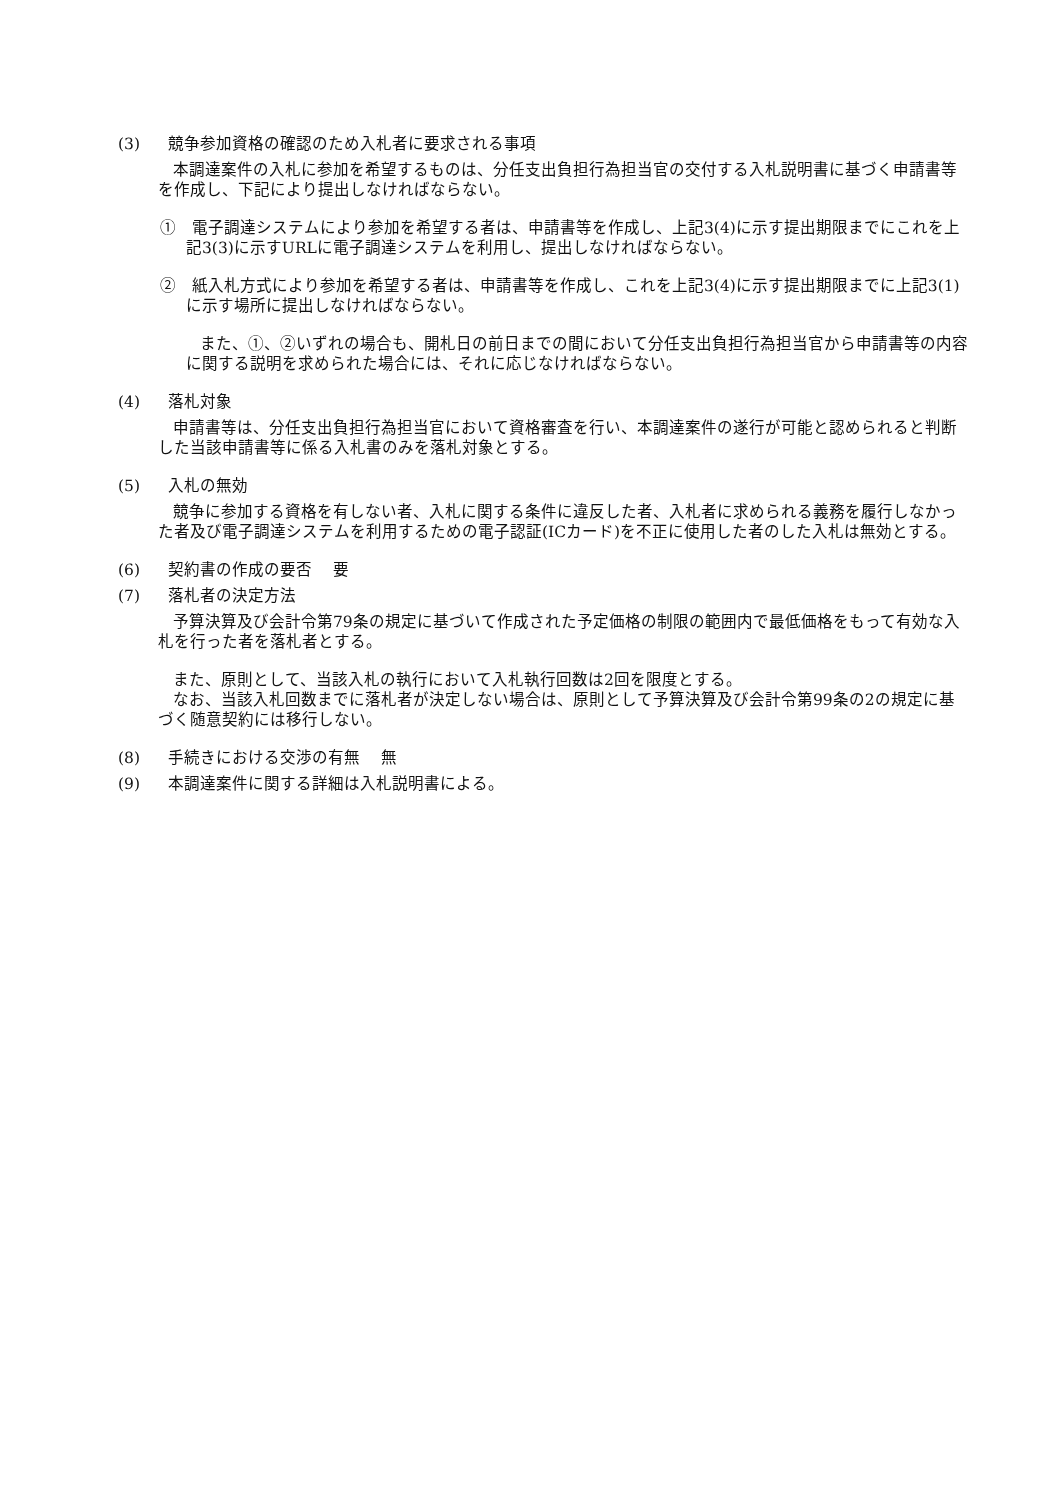(3) 競争参加資格の確認のため入札者に要求される事項
本調達案件の入札に参加を希望するものは、分任支出負担行為担当官の交付する入札説明書に基づく申請書等を作成し、下記により提出しなければならない。
①　電子調達システムにより参加を希望する者は、申請書等を作成し、上記3(4)に示す提出期限までにこれを上記3(3)に示すURLに電子調達システムを利用し、提出しなければならない。
②　紙入札方式により参加を希望する者は、申請書等を作成し、これを上記3(4)に示す提出期限までに上記3(1)に示す場所に提出しなければならない。
また、①、②いずれの場合も、開札日の前日までの間において分任支出負担行為担当官から申請書等の内容に関する説明を求められた場合には、それに応じなければならない。
(4) 落札対象
申請書等は、分任支出負担行為担当官において資格審査を行い、本調達案件の遂行が可能と認められると判断した当該申請書等に係る入札書のみを落札対象とする。
(5) 入札の無効
競争に参加する資格を有しない者、入札に関する条件に違反した者、入札者に求められる義務を履行しなかった者及び電子調達システムを利用するための電子認証(ICカード)を不正に使用した者のした入札は無効とする。
(6) 契約書の作成の要否　 要
(7) 落札者の決定方法
予算決算及び会計令第79条の規定に基づいて作成された予定価格の制限の範囲内で最低価格をもって有効な入札を行った者を落札者とする。
また、原則として、当該入札の執行において入札執行回数は2回を限度とする。
なお、当該入札回数までに落札者が決定しない場合は、原則として予算決算及び会計令第99条の2の規定に基づく随意契約には移行しない。
(8) 手続きにおける交渉の有無　 無
(9) 本調達案件に関する詳細は入札説明書による。